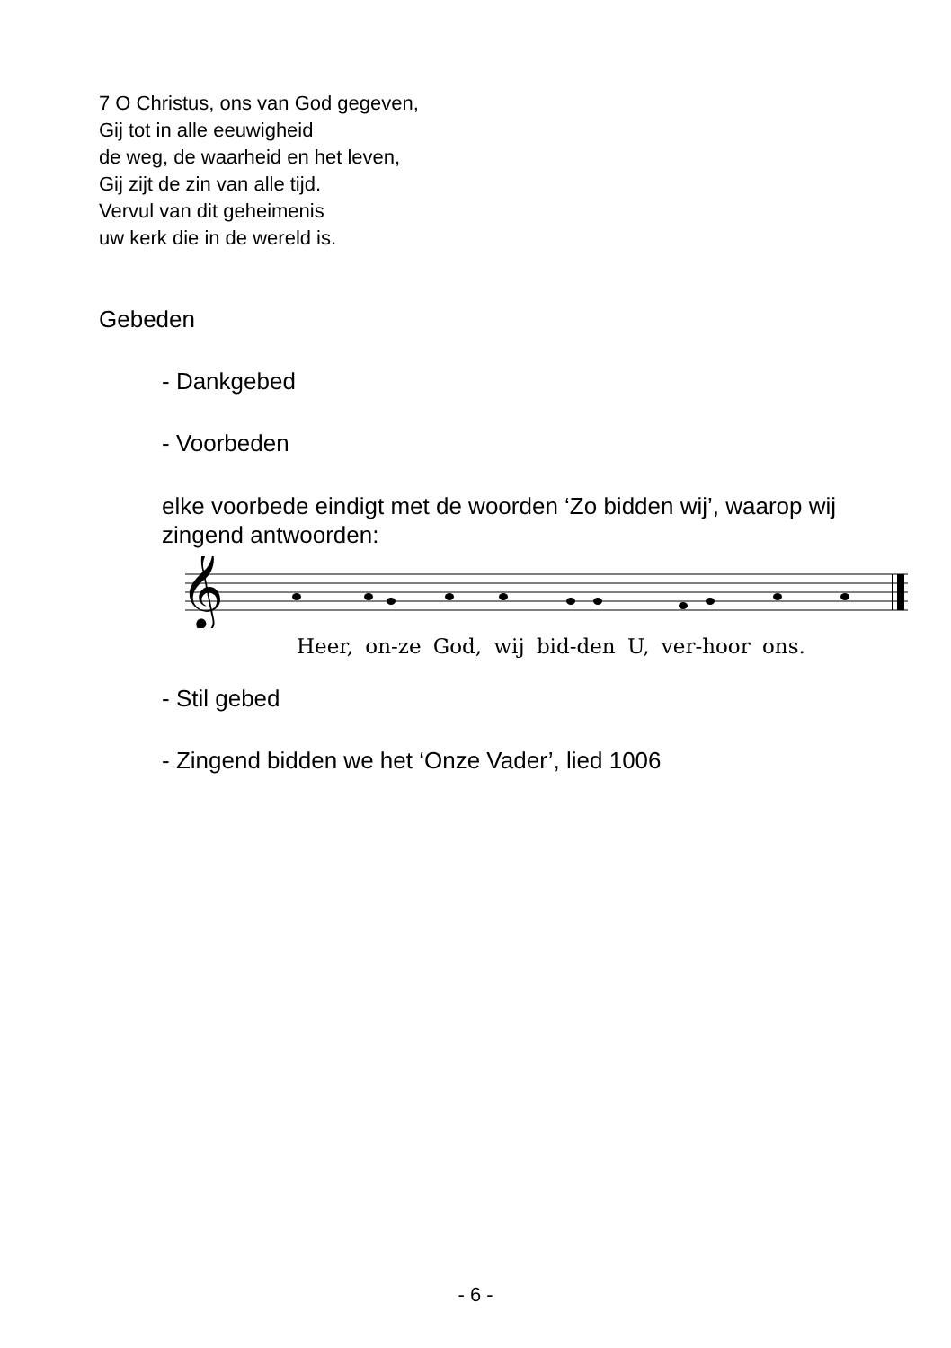7 O Christus, ons van God gegeven,
Gij tot in alle eeuwigheid
de weg, de waarheid en het leven,
Gij zijt de zin van alle tijd.
Vervul van dit geheimenis
uw kerk die in de wereld is.
Gebeden
- Dankgebed
- Voorbeden
elke voorbede eindigt met de woorden ‘Zo bidden wij’, waarop wij zingend antwoorden:
𝄞
Heer, on-ze God, wij bid-den U, ver-hoor ons.
- Stil gebed
- Zingend bidden we het ‘Onze Vader’, lied 1006
- 6 -